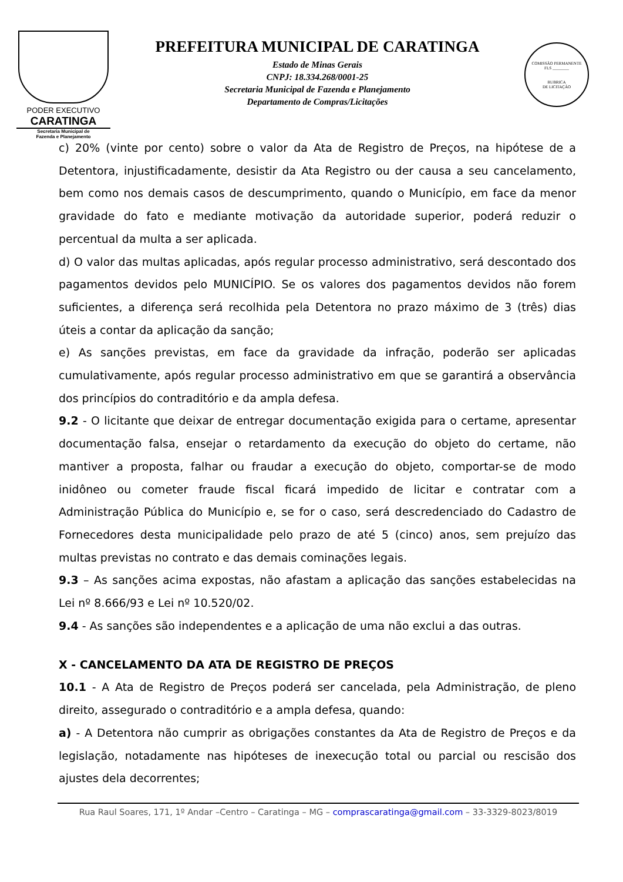PODER EXECUTIVO
CARATINGA
Secretaria Municipal de
Fazenda e Planejamento
PREFEITURA MUNICIPAL DE CARATINGA
Estado de Minas Gerais
CNPJ: 18.334.268/0001-25
Secretaria Municipal de Fazenda e Planejamento
Departamento de Compras/Licitações
COMISSÃO PERMANENTE
FLS ________
RUBRICA
DE LICITAÇÃO
c) 20% (vinte por cento) sobre o valor da Ata de Registro de Preços, na hipótese de a Detentora, injustificadamente, desistir da Ata Registro ou der causa a seu cancelamento, bem como nos demais casos de descumprimento, quando o Município, em face da menor gravidade do fato e mediante motivação da autoridade superior, poderá reduzir o percentual da multa a ser aplicada.
d) O valor das multas aplicadas, após regular processo administrativo, será descontado dos pagamentos devidos pelo MUNICÍPIO. Se os valores dos pagamentos devidos não forem suficientes, a diferença será recolhida pela Detentora no prazo máximo de 3 (três) dias úteis a contar da aplicação da sanção;
e) As sanções previstas, em face da gravidade da infração, poderão ser aplicadas cumulativamente, após regular processo administrativo em que se garantirá a observância dos princípios do contraditório e da ampla defesa.
9.2 - O licitante que deixar de entregar documentação exigida para o certame, apresentar documentação falsa, ensejar o retardamento da execução do objeto do certame, não mantiver a proposta, falhar ou fraudar a execução do objeto, comportar-se de modo inidôneo ou cometer fraude fiscal ficará impedido de licitar e contratar com a Administração Pública do Município e, se for o caso, será descredenciado do Cadastro de Fornecedores desta municipalidade pelo prazo de até 5 (cinco) anos, sem prejuízo das multas previstas no contrato e das demais cominações legais.
9.3 – As sanções acima expostas, não afastam a aplicação das sanções estabelecidas na Lei nº 8.666/93 e Lei nº 10.520/02.
9.4 - As sanções são independentes e a aplicação de uma não exclui a das outras.
X - CANCELAMENTO DA ATA DE REGISTRO DE PREÇOS
10.1 - A Ata de Registro de Preços poderá ser cancelada, pela Administração, de pleno direito, assegurado o contraditório e a ampla defesa, quando:
a) - A Detentora não cumprir as obrigações constantes da Ata de Registro de Preços e da legislação, notadamente nas hipóteses de inexecução total ou parcial ou rescisão dos ajustes dela decorrentes;
Rua Raul Soares, 171, 1º Andar –Centro – Caratinga – MG – comprascaratinga@gmail.com – 33-3329-8023/8019